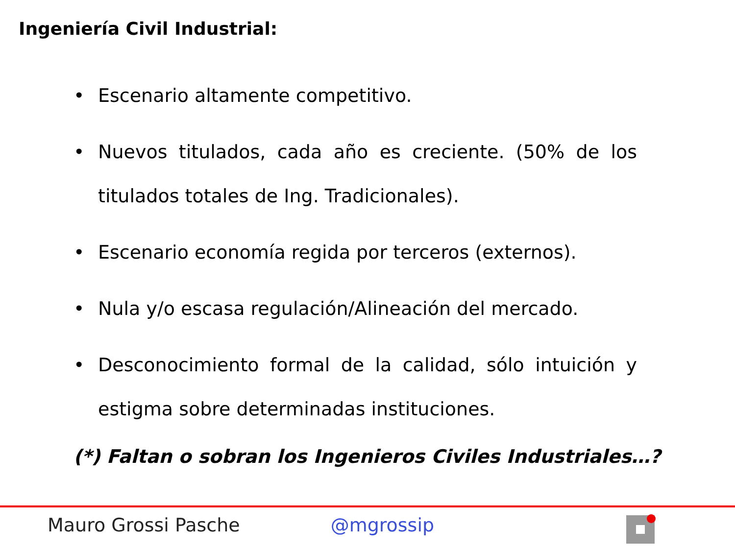Ingeniería Civil Industrial:
• Escenario altamente competitivo.
• Nuevos titulados, cada año es creciente. (50% de los titulados totales de Ing. Tradicionales).
• Escenario economía regida por terceros (externos).
• Nula y/o escasa regulación/Alineación del mercado.
• Desconocimiento formal de la calidad, sólo intuición y estigma sobre determinadas instituciones.
(*) Faltan o sobran los Ingenieros Civiles Industriales…?
Mauro Grossi Pasche @mgrossip